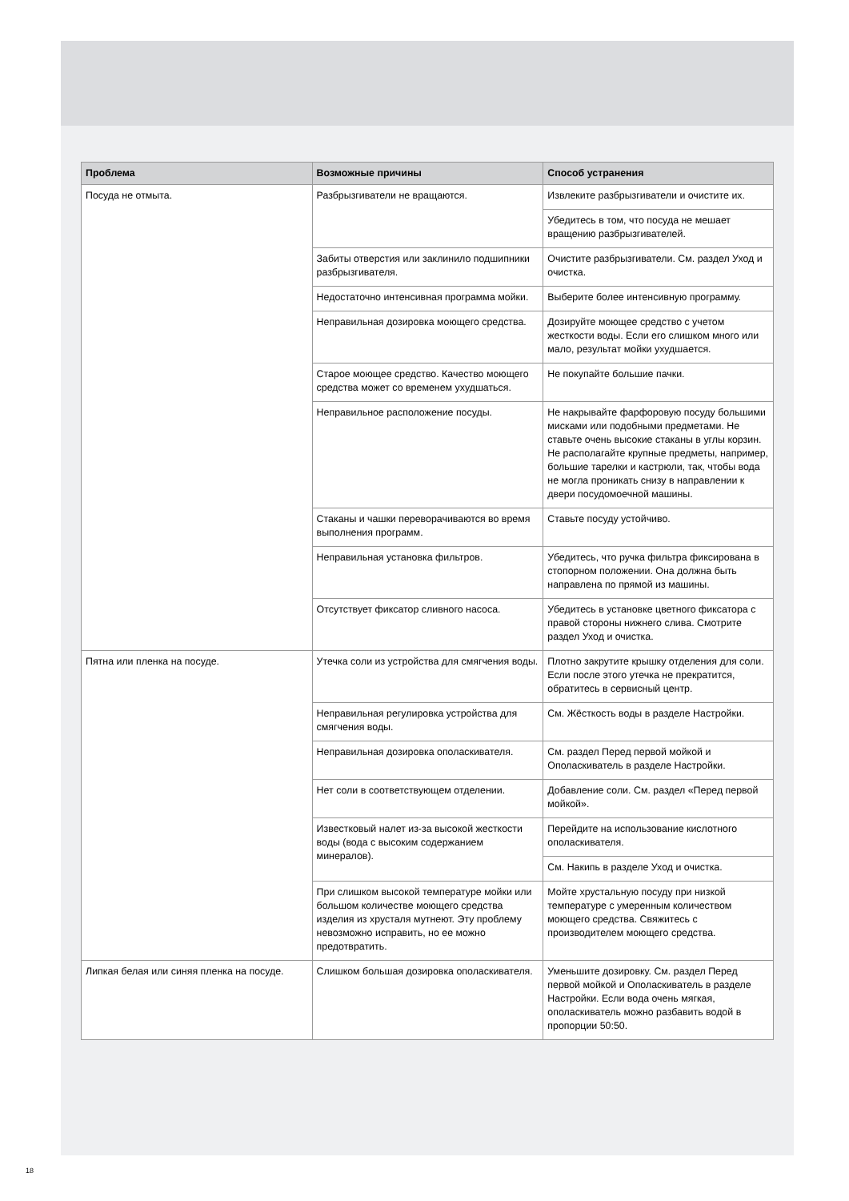| Проблема | Возможные причины | Способ устранения |
| --- | --- | --- |
| Посуда не отмыта. | Разбрызгиватели не вращаются. | Извлеките разбрызгиватели и очистите их. |
| | | Убедитесь в том, что посуда не мешает вращению разбрызгивателей. |
| | Забиты отверстия или заклинило подшипники разбрызгивателя. | Очистите разбрызгиватели. См. раздел Уход и очистка. |
| | Недостаточно интенсивная программа мойки. | Выберите более интенсивную программу. |
| | Неправильная дозировка моющего средства. | Дозируйте моющее средство с учетом жесткости воды. Если его слишком много или мало, результат мойки ухудшается. |
| | Старое моющее средство. Качество моющего средства может со временем ухудшаться. | Не покупайте большие пачки. |
| | Неправильное расположение посуды. | Не накрывайте фарфоровую посуду большими мисками или подобными предметами. Не ставьте очень высокие стаканы в углы корзин. Не располагайте крупные предметы, например, большие тарелки и кастрюли, так, чтобы вода не могла проникать снизу в направлении к двери посудомоечной машины. |
| | Стаканы и чашки переворачиваются во время выполнения программ. | Ставьте посуду устойчиво. |
| | Неправильная установка фильтров. | Убедитесь, что ручка фильтра фиксирована в стопорном положении. Она должна быть направлена по прямой из машины. |
| | Отсутствует фиксатор сливного насоса. | Убедитесь в установке цветного фиксатора с правой стороны нижнего слива. Смотрите раздел Уход и очистка. |
| Пятна или пленка на посуде. | Утечка соли из устройства для смягчения воды. | Плотно закрутите крышку отделения для соли. Если после этого утечка не прекратится, обратитесь в сервисный центр. |
| | Неправильная регулировка устройства для смягчения воды. | См. Жёсткость воды в разделе Настройки. |
| | Неправильная дозировка ополаскивателя. | См. раздел Перед первой мойкой и Ополаскиватель в разделе Настройки. |
| | Нет соли в соответствующем отделении. | Добавление соли. См. раздел «Перед первой мойкой». |
| | Известковый налет из-за высокой жесткости воды (вода с высоким содержанием минералов). | Перейдите на использование кислотного ополаскивателя. |
| | | См. Накипь в разделе Уход и очистка. |
| | При слишком высокой температуре мойки или большом количестве моющего средства изделия из хрусталя мутнеют. Эту проблему невозможно исправить, но ее можно предотвратить. | Мойте хрустальную посуду при низкой температуре с умеренным количеством моющего средства. Свяжитесь с производителем моющего средства. |
| Липкая белая или синяя пленка на посуде. | Слишком большая дозировка ополаскивателя. | Уменьшите дозировку. См. раздел Перед первой мойкой и Ополаскиватель в разделе Настройки. Если вода очень мягкая, ополаскиватель можно разбавить водой в пропорции 50:50. |
18